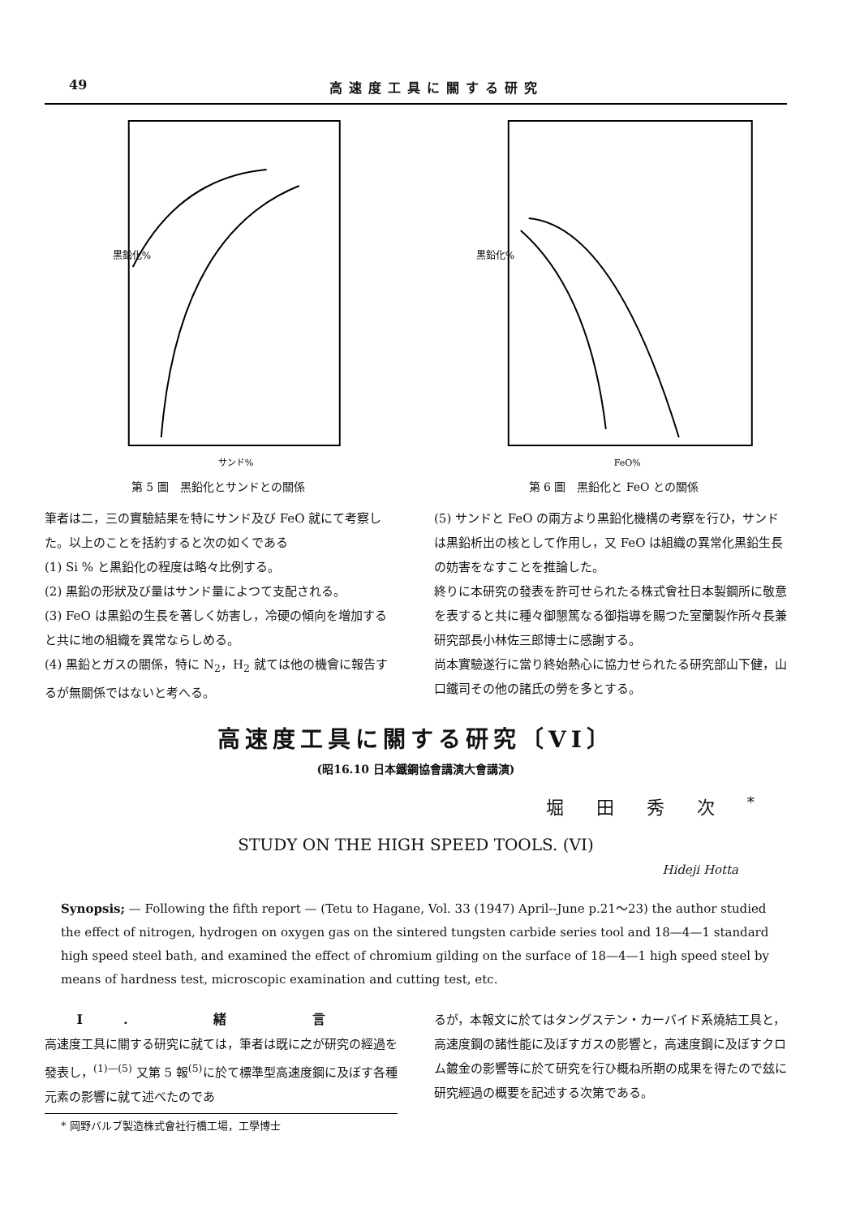49 高速度工具に關する研究
黒鉛化%
サンド%
第 5 圖　黒鉛化とサンドとの關係
黒鉛化%
FeO%
第 6 圖　黒鉛化と FeO との關係
筆者は二，三の實驗結果を特にサンド及び FeO 就にて考察した。以上のことを括約すると次の如くである
(1) Si % と黒鉛化の程度は略々比例する。
(2) 黒鉛の形狀及び量はサンド量によつて支配される。
(3) FeO は黒鉛の生長を著しく妨害し，冷硬の傾向を増加すると共に地の組織を異常ならしめる。
(4) 黒鉛とガスの關係，特に N<sub>2</sub>，H<sub>2</sub> 就ては他の機會に報告するが無關係ではないと考へる。
(5) サンドと FeO の兩方より黒鉛化機構の考察を行ひ，サンドは黒鉛析出の核として作用し，又 FeO は組織の異常化黒鉛生長の妨害をなすことを推論した。
終りに本研究の發表を許可せられたる株式會社日本製鋼所に敬意を表すると共に種々御懇篤なる御指導を賜つた室蘭製作所々長兼研究部長小林佐三郎博士に感謝する。
尚本實驗遂行に當り終始熱心に協力せられたる研究部山下健，山口鐵司その他の諸氏の勞を多とする。
高速度工具に關する研究〔VI〕
(昭16.10 日本鐵鋼協會講演大會講演)
堀田秀次<sup>*</sup>
STUDY ON THE HIGH SPEED TOOLS. (VI)
Hideji Hotta
Synopsis; — Following the fifth report — (Tetu to Hagane, Vol. 33 (1947) April--June p.21～23) the author studied the effect of nitrogen, hydrogen on oxygen gas on the sintered tungsten carbide series tool and 18—4—1 standard high speed steel bath, and examined the effect of chromium gilding on the surface of 18—4—1 high speed steel by means of hardness test, microscopic examination and cutting test, etc.
I. 緒 言
高速度工具に關する研究に就ては，筆者は既に之が研究の經過を發表し，<sup>(1)—(5)</sup> 又第 5 報<sup>(5)</sup>に於て標準型高速度鋼に及ぼす各種元素の影響に就て述べたのであ
* 岡野バルブ製造株式會社行橋工場，工學博士
るが，本報文に於てはタングステン・カーバイド系燒結工具と，高速度鋼の諸性能に及ぼすガスの影響と，高速度鋼に及ぼすクロム鍍金の影響等に於て研究を行ひ概ね所期の成果を得たので玆に研究經過の概要を記述する次第である。